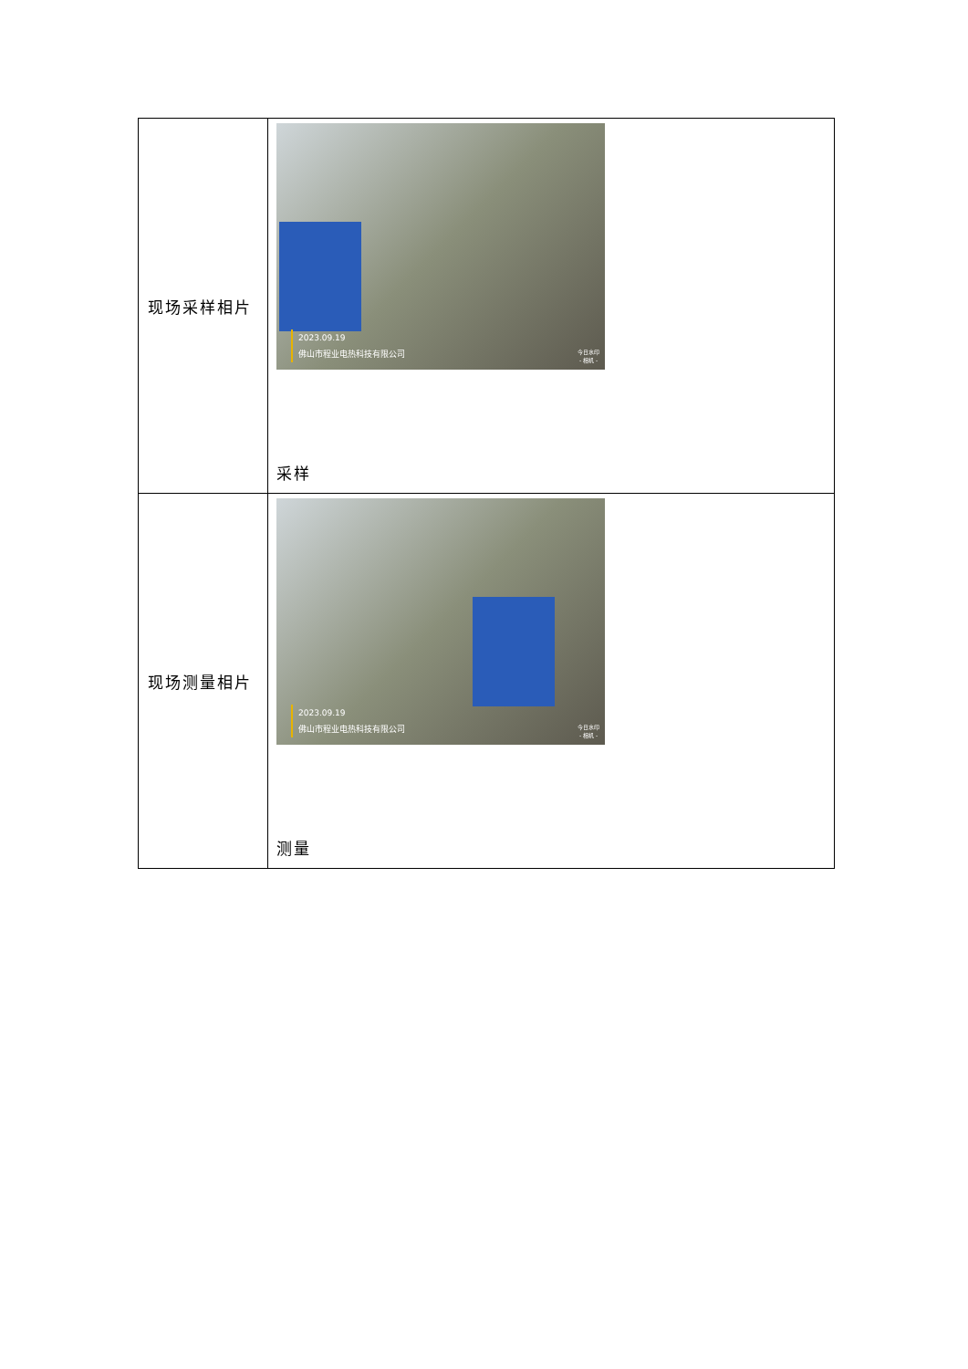| 现场采样相片 | 2023.09.19 佛山市程业电热科技有限公司 今日水印 - 相机 - 采样 |
| 现场测量相片 | 2023.09.19 佛山市程业电热科技有限公司 今日水印 - 相机 - 测量 |